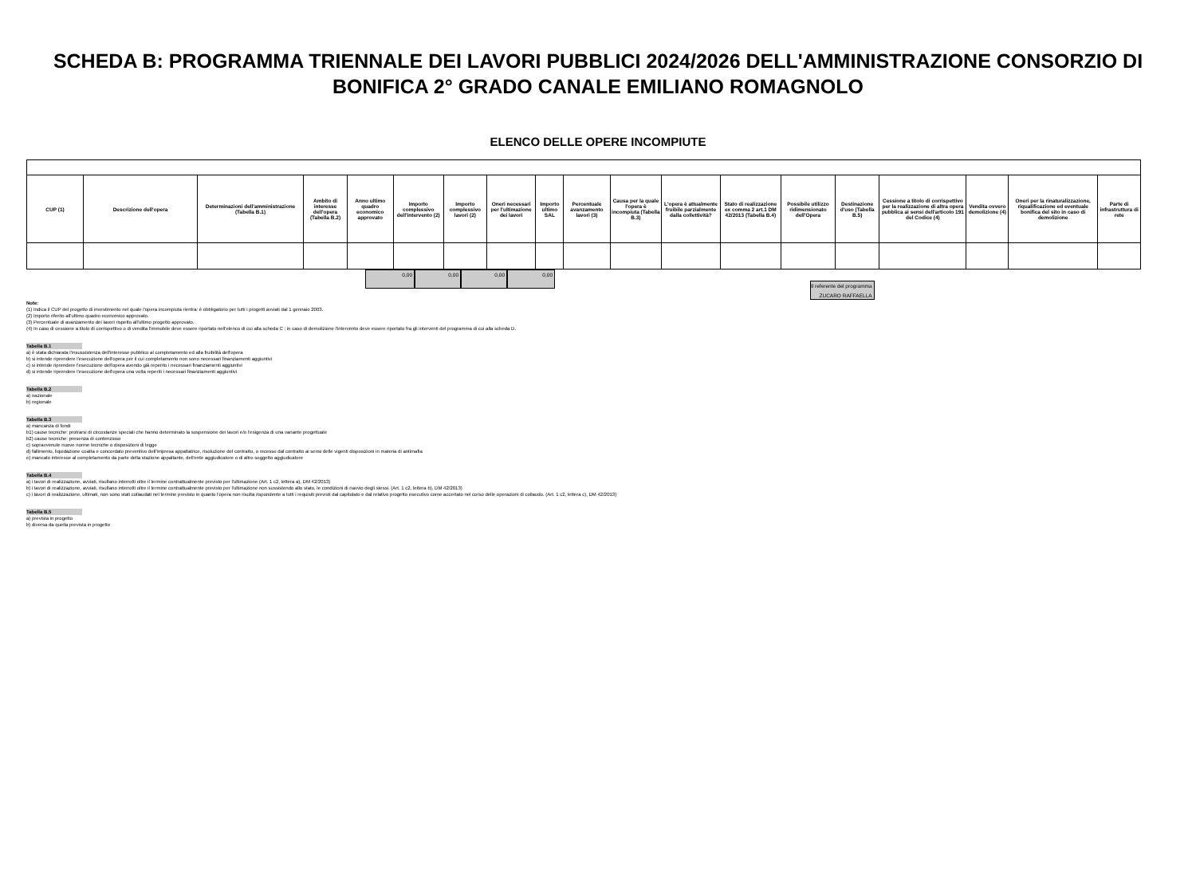SCHEDA B: PROGRAMMA TRIENNALE DEI LAVORI PUBBLICI 2024/2026 DELL'AMMINISTRAZIONE CONSORZIO DI BONIFICA 2° GRADO CANALE EMILIANO ROMAGNOLO
ELENCO DELLE OPERE INCOMPIUTE
| CUP (1) | Descrizione dell'opera | Determinazioni dell'amministrazione (Tabella B.1) | Ambito di interesse dell'opera (Tabella B.2) | Anno ultimo quadro economico approvato | Importo complessivo dell'intervento (2) | Importo complessivo lavori (2) | Oneri necessari per l'ultimazione dei lavori | Importo ultimo SAL | Percentuale avanzamento lavori (3) | Causa per la quale l'opera è incompiuta (Tabella B.3) | L'opera è attualmente fruibile parzialmente dalla collettività? | Stato di realizzazione ex comma 2 art.1 DM 42/2013 (Tabella B.4) | Possibile utilizzo ridimensionato dell'Opera | Destinazione d'uso (Tabella B.5) | Cessione a titolo di corrispettivo per la realizzazione di altra opera pubblica ai sensi dell'articolo 191 del Codice (4) | Vendita ovvero demolizione (4) | Oneri per la rinaturalizzazione, riqualificazione ed eventuale bonifica del sito in caso di demolizione | Parte di infrastruttura di rete |
| --- | --- | --- | --- | --- | --- | --- | --- | --- | --- | --- | --- | --- | --- | --- | --- | --- | --- | --- |
0,00 0,00 0,00 0,00
Il referente del programma
ZUCARO RAFFAELLA
Note:
(1) Indica il CUP del progetto di investimento nel quale l'opera incompiuta rientra: è obbligatorio per tutti i progetti avviati dal 1 gennaio 2003.
(2) Importo riferito all'ultimo quadro economico approvato.
(3) Percentuale di avanzamento dei lavori rispetto all'ultimo progetto approvato.
(4) In caso di cessione a titolo di corrispettivo o di vendita l'immobile deve essere riportato nell'elenco di cui alla scheda C ; in caso di demolizione l'intervento deve essere riportato fra gli interventi del programma di cui alla scheda D.
Tabella B.1
a) è stata dichiarata l'insussistenza dell'interesse pubblico al completamento ed alla fruibilità dell'opera
b) si intende riprendere l'esecuzione dell'opera per il cui completamento non sono necessari finanziamenti aggiuntivi
c) si intende riprendere l'esecuzione dell'opera avendo già reperito i necessari finanziamenti aggiuntivi
d) si intende riprendere l'esecuzione dell'opera una volta reperiti i necessari finanziamenti aggiuntivi
Tabella B.2
a) nazionale
b) regionale
Tabella B.3
a) mancanza di fondi
b1) cause tecniche: protrarsi di circostanze speciali che hanno determinato la sospensione dei lavori e/o l'esigenza di una variante progettuale
b2) cause tecniche: presenza di contenzioso
c) sopravvenute nuove norme tecniche o disposizioni di legge
d) fallimento, liquidazione coatta e concordato preventivo dell'impresa appaltatrice, risoluzione del contratto, o recesso dal contratto ai sensi delle vigenti disposizioni in materia di antimafia
e) mancato interesse al completamento da parte della stazione appaltante, dell'ente aggiudicatore o di altro soggetto aggiudicatore
Tabella B.4
a) i lavori di realizzazione, avviati, risultano interrotti oltre il termine contrattualmente previsto per l'ultimazione (Art. 1 c2, lettera a), DM 42/2013)
b) i lavori di realizzazione, avviati, risultano interrotti oltre il termine contrattualmente previsto per l'ultimazione non sussistendo allo stato, le condizioni di riavvio degli stessi. (Art. 1 c2, lettera b), DM 42/2013)
c) i lavori di realizzazione, ultimati, non sono stati collaudati nel termine previsto in quanto l'opera non risulta rispondente a tutti i requisiti previsti dal capitolato e dal relativo progetto esecutivo come accertato nel corso delle operazioni di collaudo. (Art. 1 c2, lettera c), DM 42/2013)
Tabella B.5
a) prevista in progetto
b) diversa da quella prevista in progetto